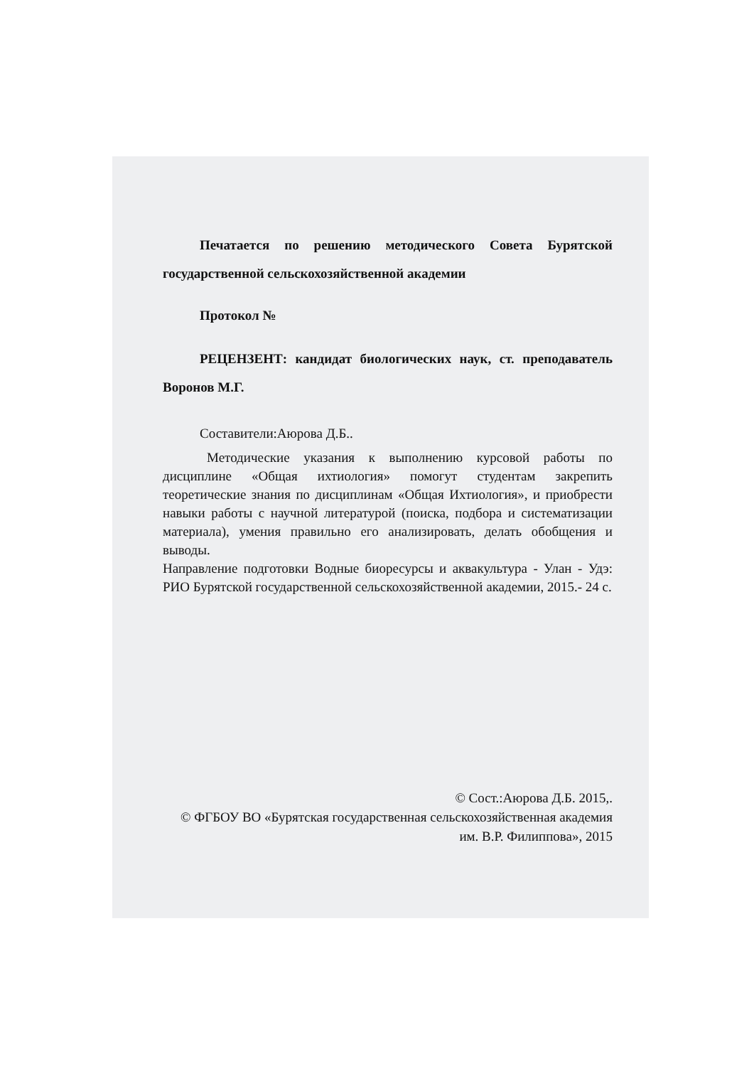Печатается по решению методического Совета Бурятской государственной сельскохозяйственной академии
Протокол №
РЕЦЕНЗЕНТ: кандидат биологических наук, ст. преподаватель Воронов М.Г.
Составители:Аюрова Д.Б..
Методические указания к выполнению курсовой работы по дисциплине «Общая ихтиология» помогут студентам закрепить теоретические знания по дисциплинам «Общая Ихтиология», и приобрести навыки работы с научной литературой (поиска, подбора и систематизации материала), умения правильно его анализировать, делать обобщения и выводы.
Направление подготовки Водные биоресурсы и аквакультура - Улан - Удэ: РИО Бурятской государственной сельскохозяйственной академии, 2015.- 24 с.
© Сост.:Аюрова Д.Б. 2015,.
© ФГБОУ ВО «Бурятская государственная сельскохозяйственная академия им. В.Р. Филиппова», 2015